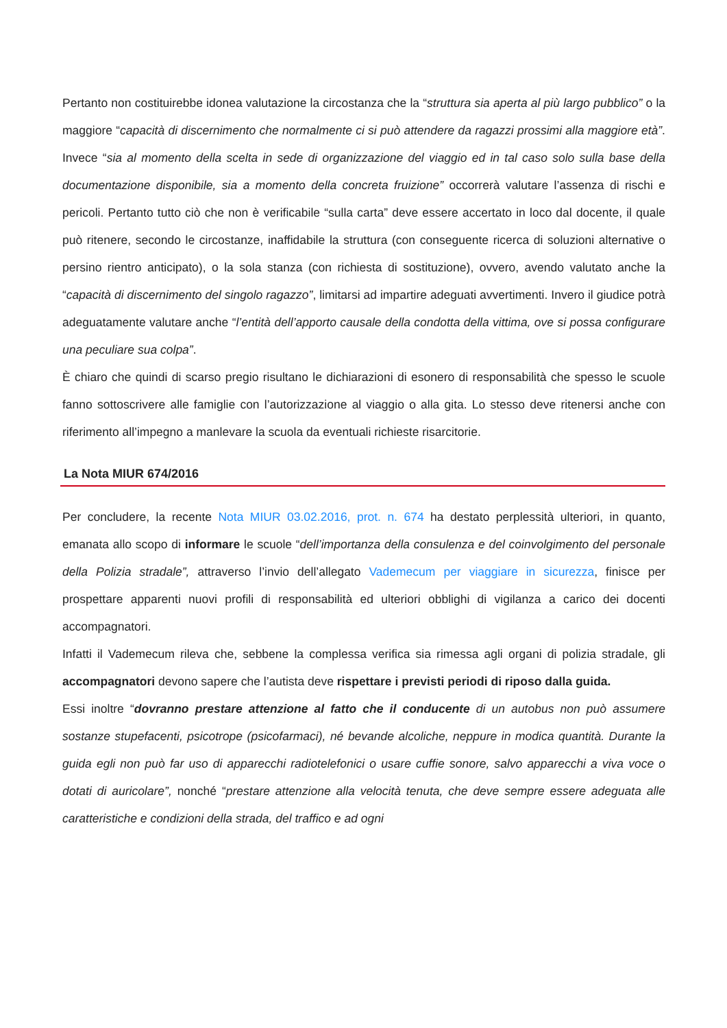Pertanto non costituirebbe idonea valutazione la circostanza che la “struttura sia aperta al più largo pubblico” o la maggiore “capacità di discernimento che normalmente ci si può attendere da ragazzi prossimi alla maggiore età”. Invece “sia al momento della scelta in sede di organizzazione del viaggio ed in tal caso solo sulla base della documentazione disponibile, sia a momento della concreta fruizione” occorrerà valutare l’assenza di rischi e pericoli. Pertanto tutto ciò che non è verificabile “sulla carta” deve essere accertato in loco dal docente, il quale può ritenere, secondo le circostanze, inaffidabile la struttura (con conseguente ricerca di soluzioni alternative o persino rientro anticipato), o la sola stanza (con richiesta di sostituzione), ovvero, avendo valutato anche la “capacità di discernimento del singolo ragazzo”, limitarsi ad impartire adeguati avvertimenti. Invero il giudice potrà adeguatamente valutare anche “l’entità dell’apporto causale della condotta della vittima, ove si possa configurare una peculiare sua colpa”.
È chiaro che quindi di scarso pregio risultano le dichiarazioni di esonero di responsabilità che spesso le scuole fanno sottoscrivere alle famiglie con l’autorizzazione al viaggio o alla gita. Lo stesso deve ritenersi anche con riferimento all’impegno a manlevare la scuola da eventuali richieste risarcitorie.
La Nota MIUR 674/2016
Per concludere, la recente Nota MIUR 03.02.2016, prot. n. 674 ha destato perplessità ulteriori, in quanto, emanata allo scopo di informare le scuole “dell’importanza della consulenza e del coinvolgimento del personale della Polizia stradale”, attraverso l’invio dell’allegato Vademecum per viaggiare in sicurezza, finisce per prospettare apparenti nuovi profili di responsabilità ed ulteriori obblighi di vigilanza a carico dei docenti accompagnatori.
Infatti il Vademecum rileva che, sebbene la complessa verifica sia rimessa agli organi di polizia stradale, gli accompagnatori devono sapere che l’autista deve rispettare i previsti periodi di riposo dalla guida.
Essi inoltre “dovranno prestare attenzione al fatto che il conducente di un autobus non può assumere sostanze stupefacenti, psicotrope (psicofarmaci), né bevande alcoliche, neppure in modica quantità. Durante la guida egli non può far uso di apparecchi radiotelefonici o usare cuffie sonore, salvo apparecchi a viva voce o dotati di auricolare”, nonché “prestare attenzione alla velocità tenuta, che deve sempre essere adeguata alle caratteristiche e condizioni della strada, del traffico e ad ogni